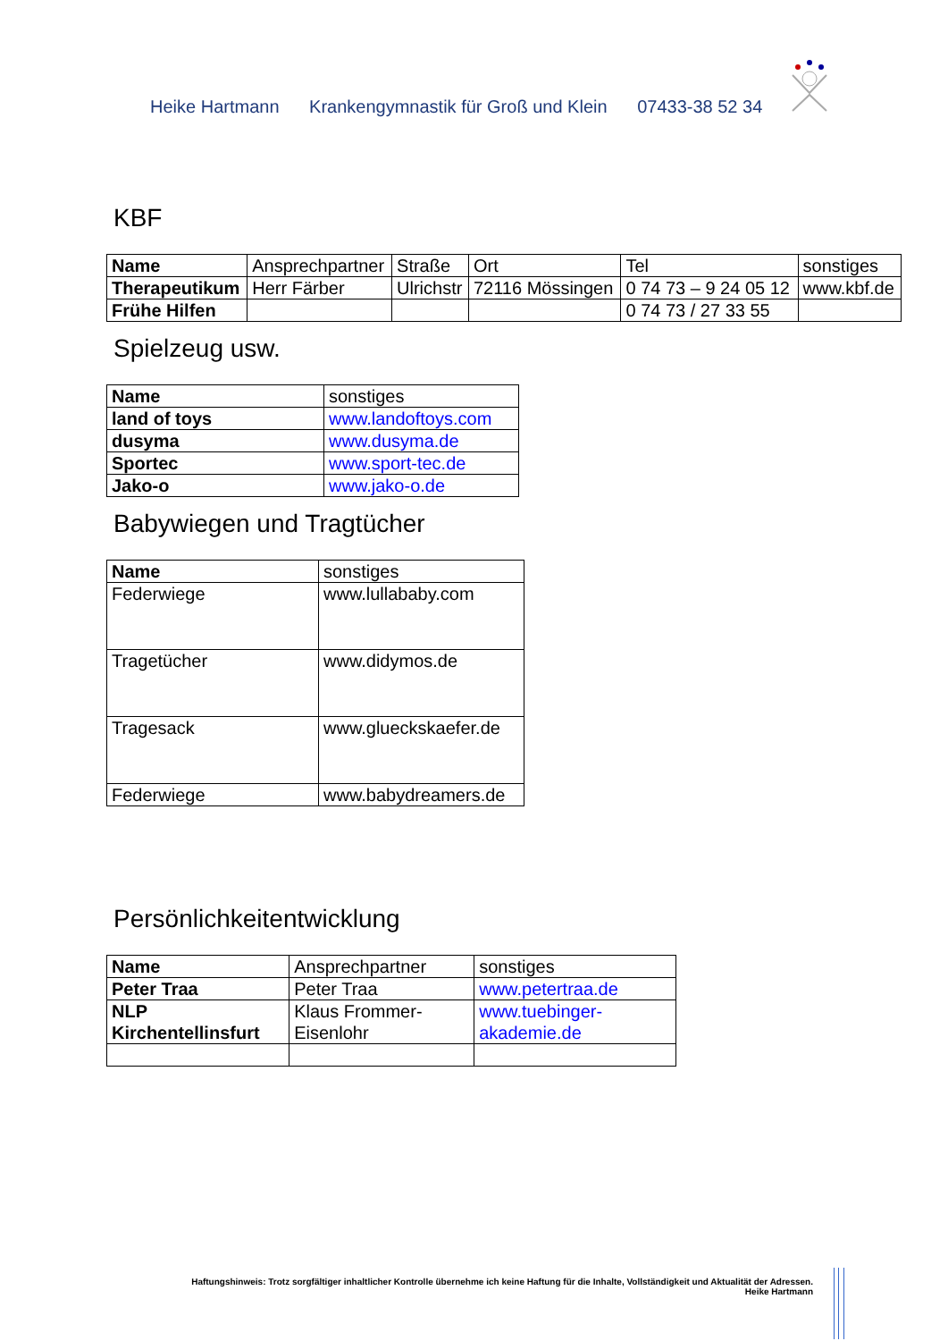Heike Hartmann Krankengymnastik für Groß und Klein 07433-38 52 34
KBF
| Name | Ansprechpartner | Straße | Ort | Tel | sonstiges |
| Therapeutikum | Herr Färber | Ulrichstr | 72116 Mössingen | 0 74 73 – 9 24 05 12 | www.kbf.de |
| Frühe Hilfen | | | | 0 74 73 / 27 33 55 | |
Spielzeug usw.
| Name | sonstiges |
| land of toys | www.landoftoys.com |
| dusyma | www.dusyma.de |
| Sportec | www.sport-tec.de |
| Jako-o | www.jako-o.de |
Babywiegen und Tragtücher
| Name | sonstiges |
| Federwiege | www.lullababy.com |
| Tragetücher | www.didymos.de |
| Tragesack | www.glueckskaefer.de |
| Federwiege | www.babydreamers.de |
Persönlichkeitentwicklung
| Name | Ansprechpartner | sonstiges |
| Peter Traa | Peter Traa | www.petertraa.de |
| NLP Kirchentellinsfurt | Klaus Frommer-Eisenlohr | www.tuebinger-akademie.de |
Haftungshinweis: Trotz sorgfältiger inhaltlicher Kontrolle übernehme ich keine Haftung für die Inhalte, Vollständigkeit und Aktualität der Adressen.
Heike Hartmann